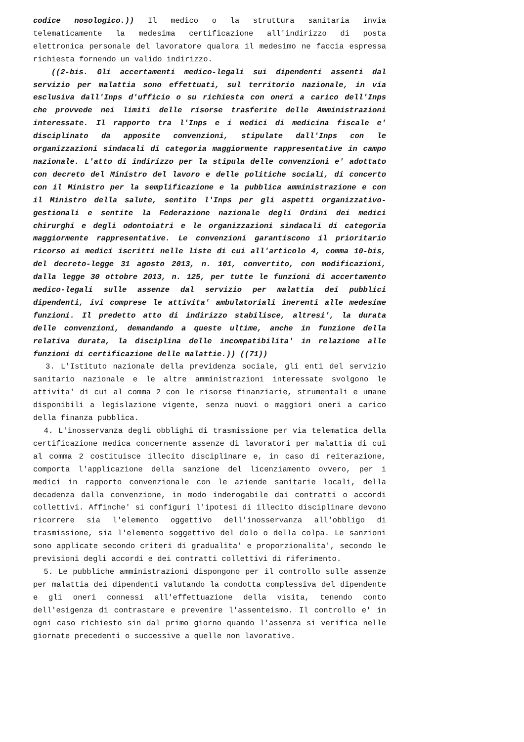codice nosologico.)) Il medico o la struttura sanitaria invia telematicamente la medesima certificazione all'indirizzo di posta elettronica personale del lavoratore qualora il medesimo ne faccia espressa richiesta fornendo un valido indirizzo.
((2-bis. Gli accertamenti medico-legali sui dipendenti assenti dal servizio per malattia sono effettuati, sul territorio nazionale, in via esclusiva dall'Inps d'ufficio o su richiesta con oneri a carico dell'Inps che provvede nei limiti delle risorse trasferite delle Amministrazioni interessate. Il rapporto tra l'Inps e i medici di medicina fiscale e' disciplinato da apposite convenzioni, stipulate dall'Inps con le organizzazioni sindacali di categoria maggiormente rappresentative in campo nazionale. L'atto di indirizzo per la stipula delle convenzioni e' adottato con decreto del Ministro del lavoro e delle politiche sociali, di concerto con il Ministro per la semplificazione e la pubblica amministrazione e con il Ministro della salute, sentito l'Inps per gli aspetti organizzativo-gestionali e sentite la Federazione nazionale degli Ordini dei medici chirurghi e degli odontoiatri e le organizzazioni sindacali di categoria maggiormente rappresentative. Le convenzioni garantiscono il prioritario ricorso ai medici iscritti nelle liste di cui all'articolo 4, comma 10-bis, del decreto-legge 31 agosto 2013, n. 101, convertito, con modificazioni, dalla legge 30 ottobre 2013, n. 125, per tutte le funzioni di accertamento medico-legali sulle assenze dal servizio per malattia dei pubblici dipendenti, ivi comprese le attivita' ambulatoriali inerenti alle medesime funzioni. Il predetto atto di indirizzo stabilisce, altresi', la durata delle convenzioni, demandando a queste ultime, anche in funzione della relativa durata, la disciplina delle incompatibilita' in relazione alle funzioni di certificazione delle malattie.)) ((71))
3. L'Istituto nazionale della previdenza sociale, gli enti del servizio sanitario nazionale e le altre amministrazioni interessate svolgono le attivita' di cui al comma 2 con le risorse finanziarie, strumentali e umane disponibili a legislazione vigente, senza nuovi o maggiori oneri a carico della finanza pubblica.
4. L'inosservanza degli obblighi di trasmissione per via telematica della certificazione medica concernente assenze di lavoratori per malattia di cui al comma 2 costituisce illecito disciplinare e, in caso di reiterazione, comporta l'applicazione della sanzione del licenziamento ovvero, per i medici in rapporto convenzionale con le aziende sanitarie locali, della decadenza dalla convenzione, in modo inderogabile dai contratti o accordi collettivi. Affinche' si configuri l'ipotesi di illecito disciplinare devono ricorrere sia l'elemento oggettivo dell'inosservanza all'obbligo di trasmissione, sia l'elemento soggettivo del dolo o della colpa. Le sanzioni sono applicate secondo criteri di gradualita' e proporzionalita', secondo le previsioni degli accordi e dei contratti collettivi di riferimento.
5. Le pubbliche amministrazioni dispongono per il controllo sulle assenze per malattia dei dipendenti valutando la condotta complessiva del dipendente e gli oneri connessi all'effettuazione della visita, tenendo conto dell'esigenza di contrastare e prevenire l'assenteismo. Il controllo e' in ogni caso richiesto sin dal primo giorno quando l'assenza si verifica nelle giornate precedenti o successive a quelle non lavorative.